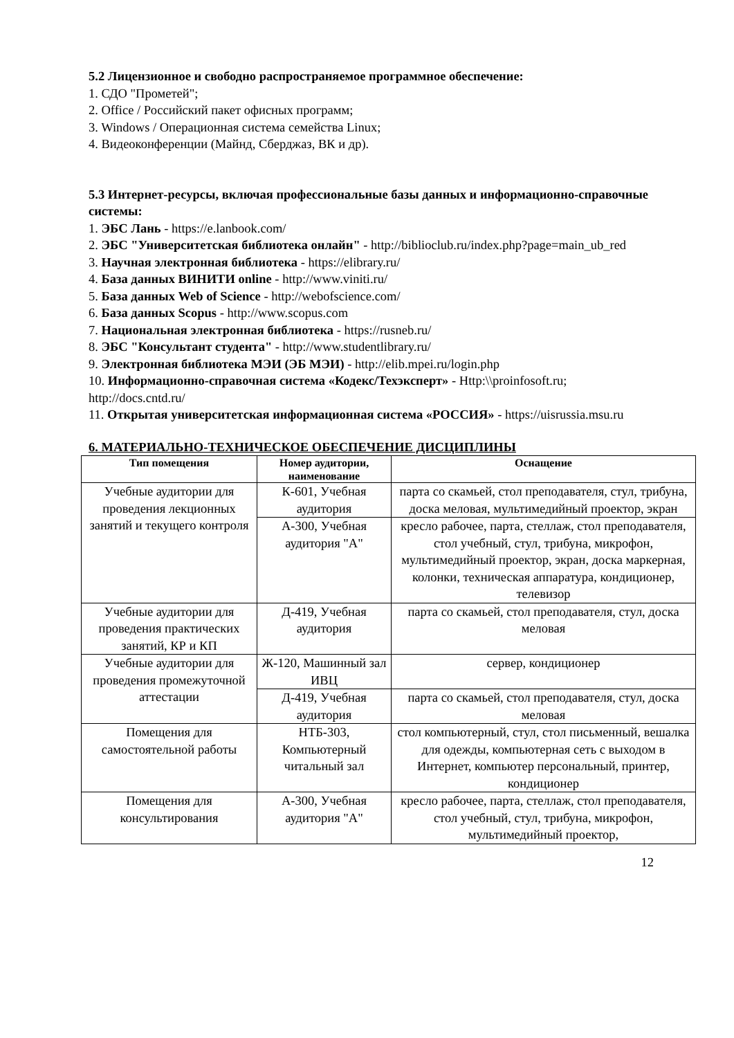5.2 Лицензионное и свободно распространяемое программное обеспечение:
1. СДО "Прометей";
2. Office / Российский пакет офисных программ;
3. Windows / Операционная система семейства Linux;
4. Видеоконференции (Майнд, Сберджаз, ВК и др).
5.3 Интернет-ресурсы, включая профессиональные базы данных и информационно-справочные системы:
1. ЭБС Лань - https://e.lanbook.com/
2. ЭБС "Университетская библиотека онлайн" - http://biblioclub.ru/index.php?page=main_ub_red
3. Научная электронная библиотека - https://elibrary.ru/
4. База данных ВИНИТИ online - http://www.viniti.ru/
5. База данных Web of Science - http://webofscience.com/
6. База данных Scopus - http://www.scopus.com
7. Национальная электронная библиотека - https://rusneb.ru/
8. ЭБС "Консультант студента" - http://www.studentlibrary.ru/
9. Электронная библиотека МЭИ (ЭБ МЭИ) - http://elib.mpei.ru/login.php
10. Информационно-справочная система «Кодекс/Техэксперт» - Http:\\proinfosoft.ru; http://docs.cntd.ru/
11. Открытая университетская информационная система «РОССИЯ» - https://uisrussia.msu.ru
6. МАТЕРИАЛЬНО-ТЕХНИЧЕСКОЕ ОБЕСПЕЧЕНИЕ ДИСЦИПЛИНЫ
| Тип помещения | Номер аудитории, наименование | Оснащение |
| --- | --- | --- |
| Учебные аудитории для проведения лекционных занятий и текущего контроля | К-601, Учебная аудитория | парта со скамьей, стол преподавателя, стул, трибуна, доска меловая, мультимедийный проектор, экран |
| | А-300, Учебная аудитория "А" | кресло рабочее, парта, стеллаж, стол преподавателя, стол учебный, стул, трибуна, микрофон, мультимедийный проектор, экран, доска маркерная, колонки, техническая аппаратура, кондиционер, телевизор |
| Учебные аудитории для проведения практических занятий, КР и КП | Д-419, Учебная аудитория | парта со скамьей, стол преподавателя, стул, доска меловая |
| Учебные аудитории для проведения промежуточной аттестации | Ж-120, Машинный зал ИВЦ | сервер, кондиционер |
| | Д-419, Учебная аудитория | парта со скамьей, стол преподавателя, стул, доска меловая |
| Помещения для самостоятельной работы | НТБ-303, Компьютерный читальный зал | стол компьютерный, стул, стол письменный, вешалка для одежды, компьютерная сеть с выходом в Интернет, компьютер персональный, принтер, кондиционер |
| Помещения для консультирования | А-300, Учебная аудитория "А" | кресло рабочее, парта, стеллаж, стол преподавателя, стол учебный, стул, трибуна, микрофон, мультимедийный проектор, |
12